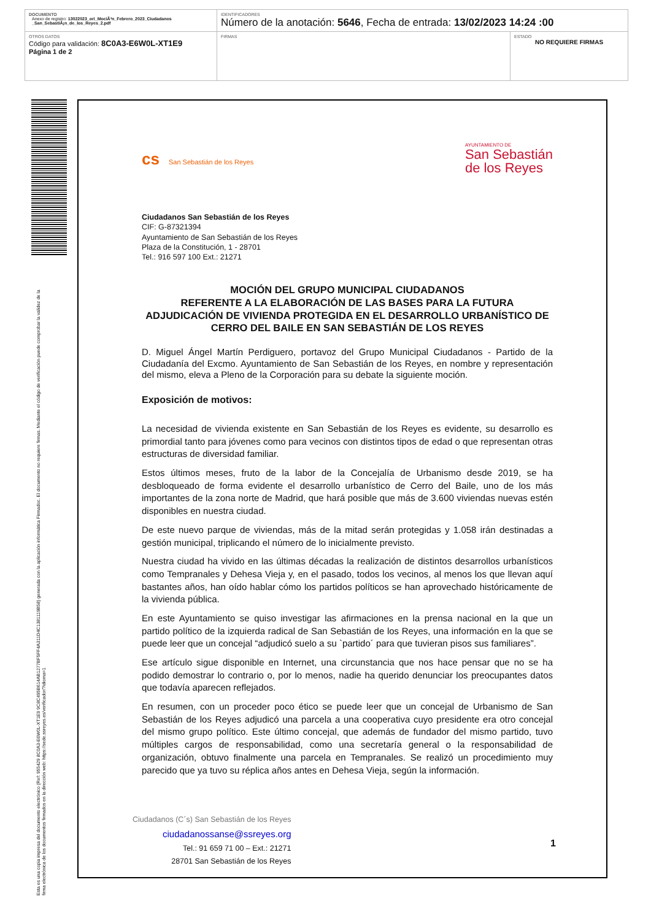| DOCUMENTO Anexo de registro: 13022023_ori_MociÃ³n_Febrero_2023_Ciudadanos _San_SebastiÃ¡n_de_los_Reyes_2.pdf | IDENTIFICADORES Número de la anotación: 5646 , Fecha de entrada: 13/02/2023 14:24 :00 | |
| OTROS DATOS Código para validación: 8C0A3-E6W0L-XT1E9 Página 1 de 2 | FIRMAS | ESTADO NO REQUIERE FIRMAS |
Esta es una copia impresa del documento electrónico (Ref: 955429 8C0A3-E6W0L-XT1E9 9C8C495B614AB1277BF5FF4A311D4C1381119B58) generada con la aplicación informática Firmadoc. El documento no requiere firmas. Mediante el código de verificación puede comprobar la validez de la firma electrónica de los documentos firmados en la dirección web: https://sede.ssreyes.es/verificador/?idioma=1
cs San Sebastián de los Reyes
AYUNTAMIENTO DE
San Sebastián
de los Reyes
Ciudadanos San Sebastián de los Reyes
CIF: G-87321394
Ayuntamiento de San Sebastián de los Reyes
Plaza de la Constitución, 1 - 28701
Tel.: 916 597 100 Ext.: 21271
MOCIÓN DEL GRUPO MUNICIPAL CIUDADANOS
REFERENTE A LA ELABORACIÓN DE LAS BASES PARA LA FUTURA ADJUDICACIÓN DE VIVIENDA PROTEGIDA EN EL DESARROLLO URBANÍSTICO DE CERRO DEL BAILE EN SAN SEBASTIÁN DE LOS REYES
D. Miguel Ángel Martín Perdiguero, portavoz del Grupo Municipal Ciudadanos - Partido de la Ciudadanía del Excmo. Ayuntamiento de San Sebastián de los Reyes, en nombre y representación del mismo, eleva a Pleno de la Corporación para su debate la siguiente moción.
Exposición de motivos:
La necesidad de vivienda existente en San Sebastián de los Reyes es evidente, su desarrollo es primordial tanto para jóvenes como para vecinos con distintos tipos de edad o que representan otras estructuras de diversidad familiar.
Estos últimos meses, fruto de la labor de la Concejalía de Urbanismo desde 2019, se ha desbloqueado de forma evidente el desarrollo urbanístico de Cerro del Baile, uno de los más importantes de la zona norte de Madrid, que hará posible que más de 3.600 viviendas nuevas estén disponibles en nuestra ciudad.
De este nuevo parque de viviendas, más de la mitad serán protegidas y 1.058 irán destinadas a gestión municipal, triplicando el número de lo inicialmente previsto.
Nuestra ciudad ha vivido en las últimas décadas la realización de distintos desarrollos urbanísticos como Tempranales y Dehesa Vieja y, en el pasado, todos los vecinos, al menos los que llevan aquí bastantes años, han oído hablar cómo los partidos políticos se han aprovechado históricamente de la vivienda pública.
En este Ayuntamiento se quiso investigar las afirmaciones en la prensa nacional en la que un partido político de la izquierda radical de San Sebastián de los Reyes, una información en la que se puede leer que un concejal “adjudicó suelo a su `partido´ para que tuvieran pisos sus familiares”.
Ese artículo sigue disponible en Internet, una circunstancia que nos hace pensar que no se ha podido demostrar lo contrario o, por lo menos, nadie ha querido denunciar los preocupantes datos que todavía aparecen reflejados.
En resumen, con un proceder poco ético se puede leer que un concejal de Urbanismo de San Sebastián de los Reyes adjudicó una parcela a una cooperativa cuyo presidente era otro concejal del mismo grupo político. Este último concejal, que además de fundador del mismo partido, tuvo múltiples cargos de responsabilidad, como una secretaría general o la responsabilidad de organización, obtuvo finalmente una parcela en Tempranales. Se realizó un procedimiento muy parecido que ya tuvo su réplica años antes en Dehesa Vieja, según la información.
Ciudadanos (C´s) San Sebastián de los Reyes
ciudadanossanse@ssreyes.org
Tel.: 91 659 71 00 – Ext.: 21271
28701 San Sebastián de los Reyes
1